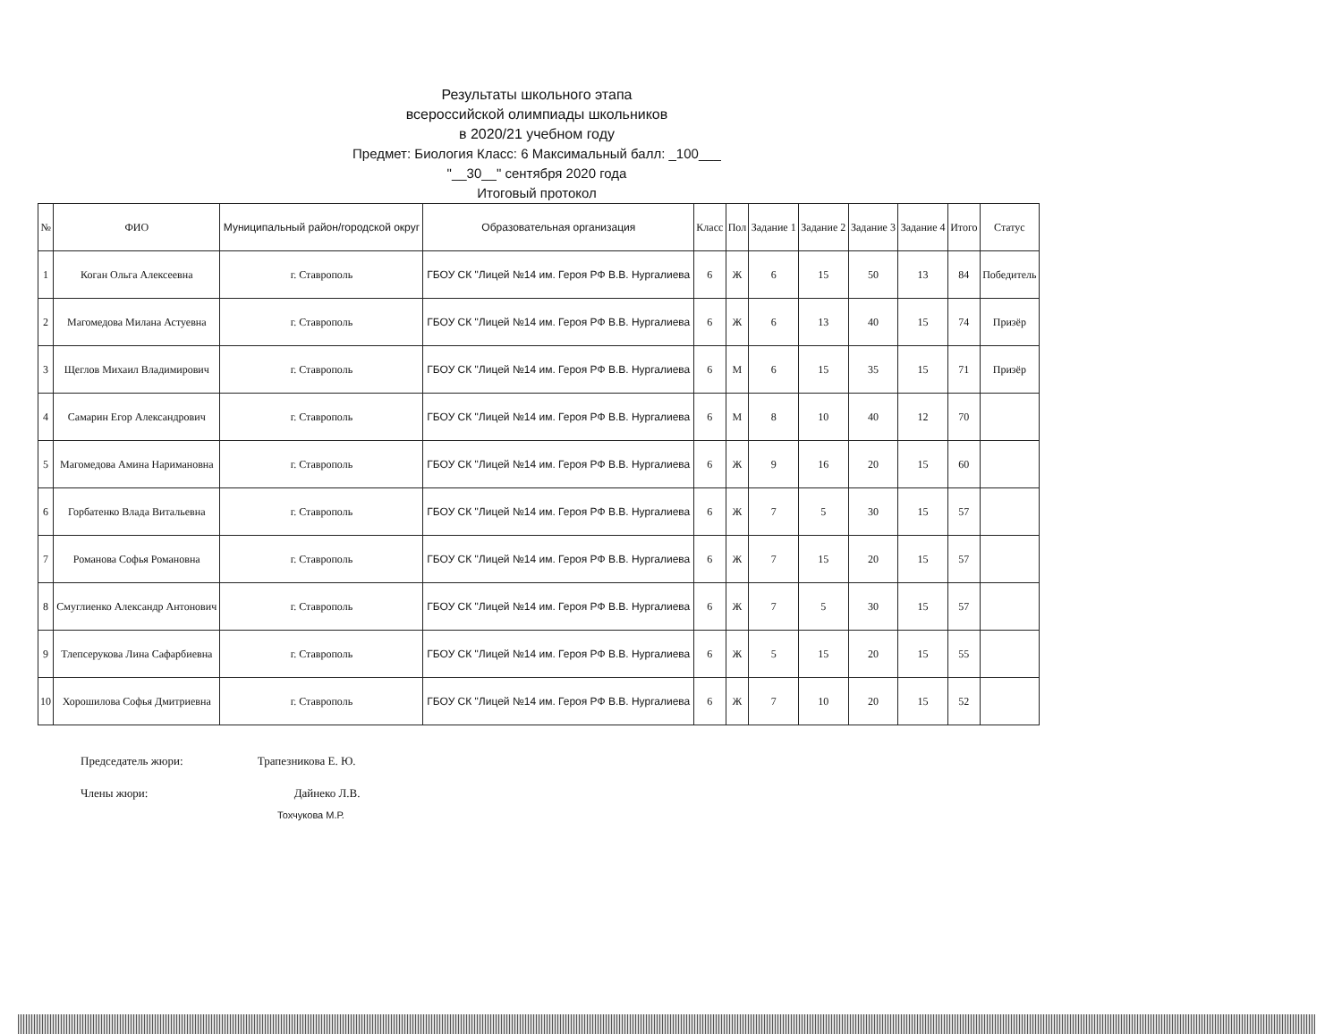Результаты школьного этапа
всероссийской олимпиады школьников
в 2020/21 учебном году
Предмет: Биология Класс: 6 Максимальный балл: _100___
"__30__" сентября 2020 года
Итоговый протокол
| № | ФИО | Муниципальный район/городской округ | Образовательная организация | Класс | Пол | Задание 1 | Задание 2 | Задание 3 | Задание 4 | Итого | Статус |
| --- | --- | --- | --- | --- | --- | --- | --- | --- | --- | --- | --- |
| 1 | Коган Ольга Алексеевна | г. Ставрополь | ГБОУ СК "Лицей №14 им. Героя РФ В.В. Нургалиева | 6 | Ж | 6 | 15 | 50 | 13 | 84 | Победитель |
| 2 | Магомедова Милана Астуевна | г. Ставрополь | ГБОУ СК "Лицей №14 им. Героя РФ В.В. Нургалиева | 6 | Ж | 6 | 13 | 40 | 15 | 74 | Призёр |
| 3 | Щеглов Михаил Владимирович | г. Ставрополь | ГБОУ СК "Лицей №14 им. Героя РФ В.В. Нургалиева | 6 | М | 6 | 15 | 35 | 15 | 71 | Призёр |
| 4 | Самарин Егор Александрович | г. Ставрополь | ГБОУ СК "Лицей №14 им. Героя РФ В.В. Нургалиева | 6 | М | 8 | 10 | 40 | 12 | 70 | |
| 5 | Магомедова Амина Наримановна | г. Ставрополь | ГБОУ СК "Лицей №14 им. Героя РФ В.В. Нургалиева | 6 | Ж | 9 | 16 | 20 | 15 | 60 | |
| 6 | Горбатенко Влада Витальевна | г. Ставрополь | ГБОУ СК "Лицей №14 им. Героя РФ В.В. Нургалиева | 6 | Ж | 7 | 5 | 30 | 15 | 57 | |
| 7 | Романова Софья Романовна | г. Ставрополь | ГБОУ СК "Лицей №14 им. Героя РФ В.В. Нургалиева | 6 | Ж | 7 | 15 | 20 | 15 | 57 | |
| 8 | Смуглиенко Александр Антонович | г. Ставрополь | ГБОУ СК "Лицей №14 им. Героя РФ В.В. Нургалиева | 6 | Ж | 7 | 5 | 30 | 15 | 57 | |
| 9 | Тлепсерукова Лина Сафарбиевна | г. Ставрополь | ГБОУ СК "Лицей №14 им. Героя РФ В.В. Нургалиева | 6 | Ж | 5 | 15 | 20 | 15 | 55 | |
| 10 | Хорошилова Софья Дмитриевна | г. Ставрополь | ГБОУ СК "Лицей №14 им. Героя РФ В.В. Нургалиева | 6 | Ж | 7 | 10 | 20 | 15 | 52 | |
Председатель жюри: Трапезникова Е. Ю.
Члены жюри: Дайнеко Л.В.
Тохчукова М.Р.